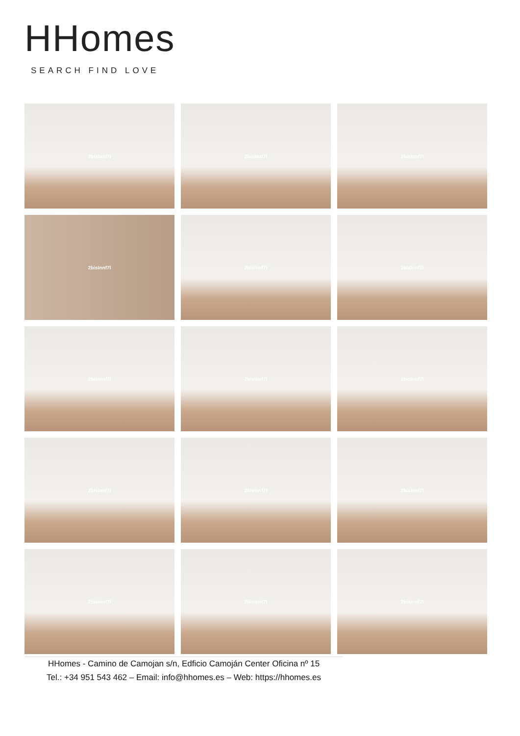HHomes
SEARCH FIND LOVE
2bisInnf7l
2bisInnf7l
2bisInnf7l
2bisInnf7l
2bisInnf7l
2bisInnf7l
2bisInnf7l
2bisInnf7l
2bisInnf7l
2bisInnf7l
2bisInnf7l
2bisInnf7l
2bisInnf7l
2bisInnf7l
2bisInnf7l
HHomes - Camino de Camojan s/n, Edficio Camoján Center Oficina nº 15
Tel.: +34 951 543 462 – Email: info@hhomes.es – Web: https://hhomes.es